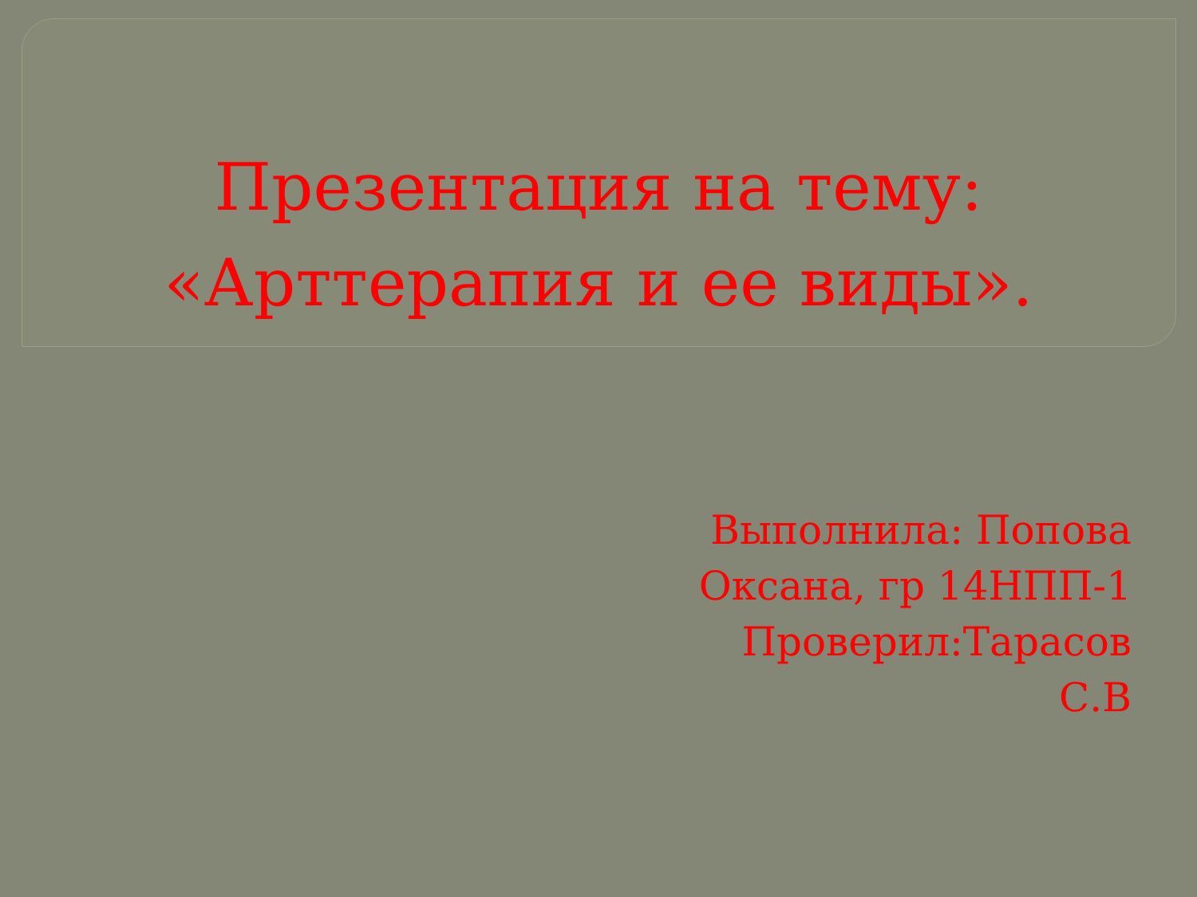Презентация на тему:
«Арттерапия и ее виды».
Выполнила: Попова
Оксана, гр 14НПП-1
Проверил:Тарасов
С.В